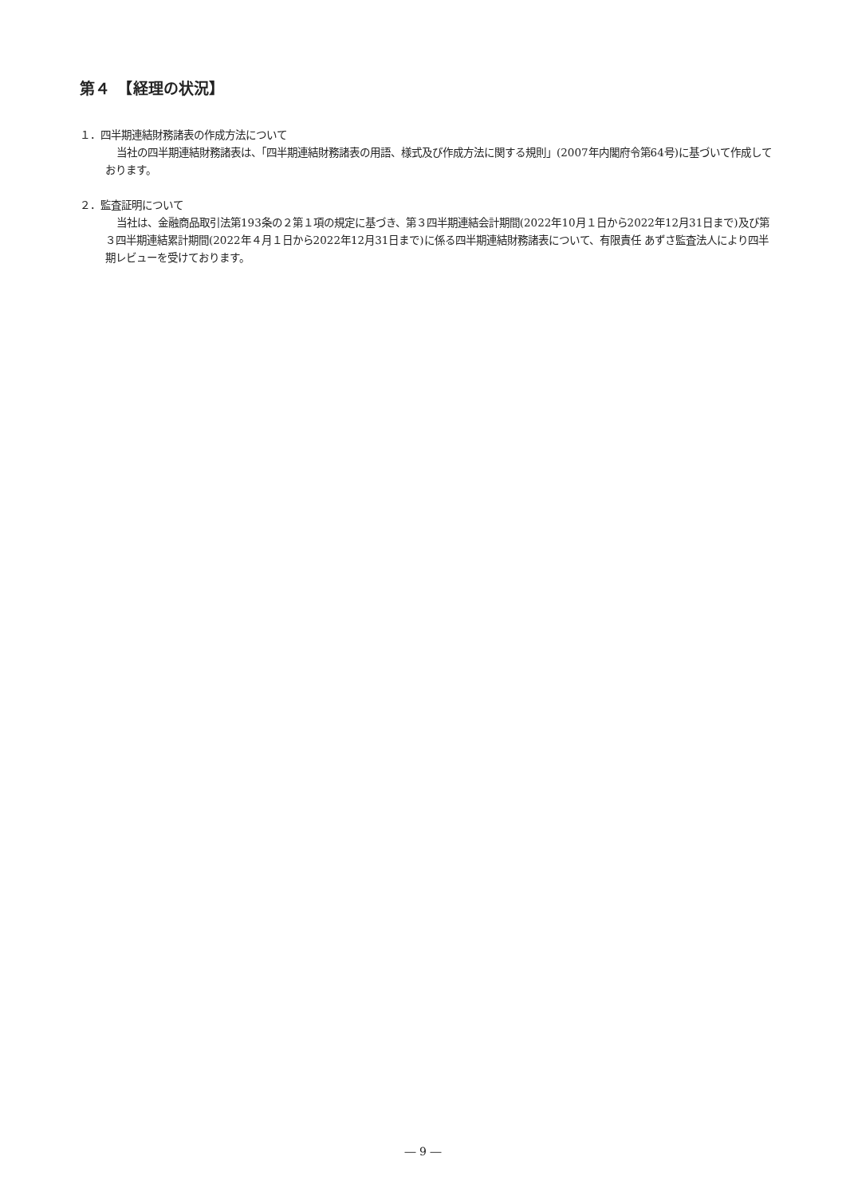第４　【経理の状況】
１．四半期連結財務諸表の作成方法について
当社の四半期連結財務諸表は、「四半期連結財務諸表の用語、様式及び作成方法に関する規則」(2007年内閣府令第64号)に基づいて作成しております。
２．監査証明について
当社は、金融商品取引法第193条の２第１項の規定に基づき、第３四半期連結会計期間(2022年10月１日から2022年12月31日まで)及び第３四半期連結累計期間(2022年４月１日から2022年12月31日まで)に係る四半期連結財務諸表について、有限責任 あずさ監査法人により四半期レビューを受けております。
― 9 ―